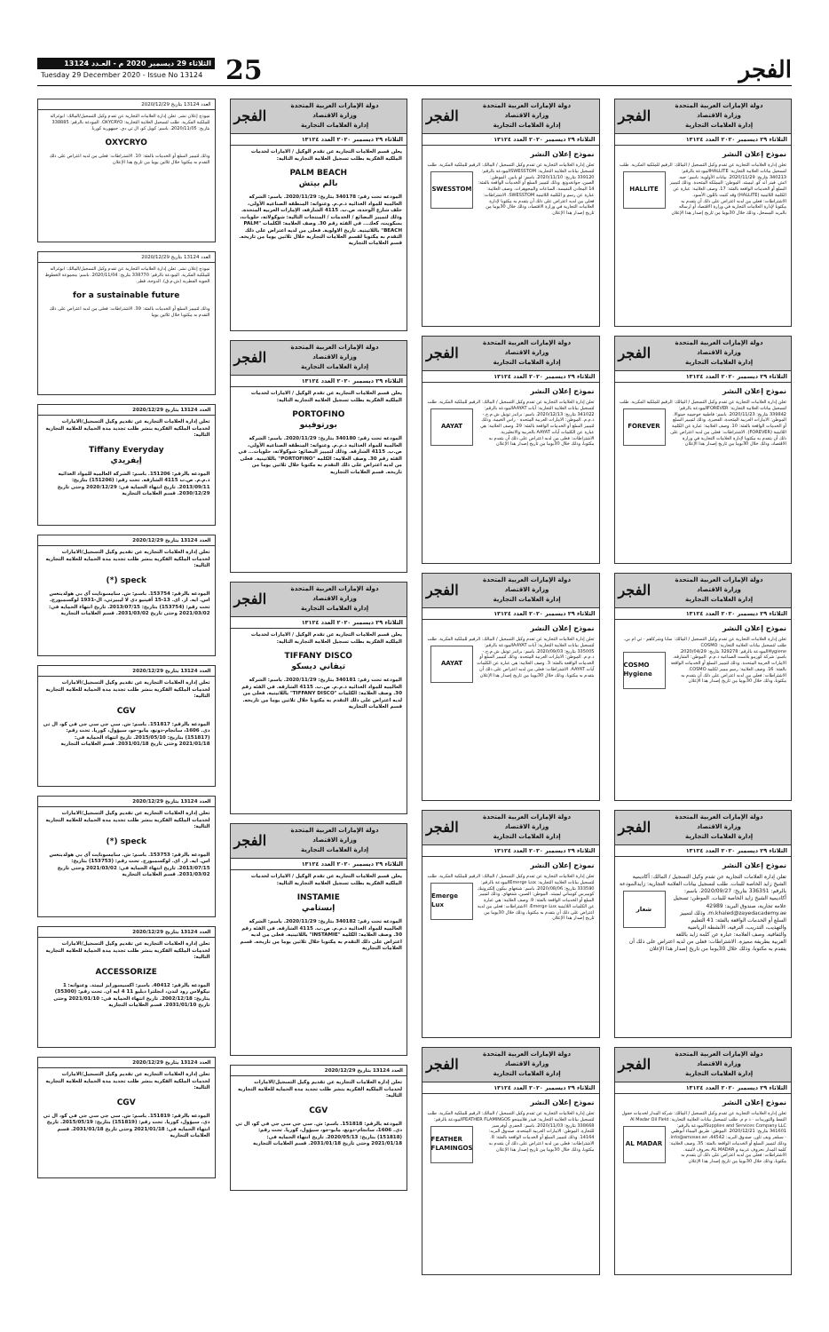الثلاثاء 29 ديسمبر 2020 م - العـدد 13124
Tuesday 29 December 2020 - Issue No 13124
25
الفجر
دولة الإمارات العربية المتحدة
وزارة الاقتصاد
إدارة العلامات التجارية
الفجر
الثلاثاء ٢٩ ديسمبر ٢٠٢٠ العدد ١٣١٢٤
نموذج إعلان النشر
تعلن إدارة العلامات التجارية عن تقدم وكيل التسجيل / المالك: الرقيم للملكية الفكرية. طلب لتسجيل بيانات العلامة التجارية: HALLITE
HALLITE
المودعة بالرقم: 340213 بتاريخ: 2020/11/29. بيانات الأولوية: باسم: جيه. اتش. فينر آند كو. ليميتد. الموطن: المملكة المتحدة. وذلك لتمييز السلع أو الخدمات الواقعة بالفئة: 17. وصف العلامة: عبارة عن الكلمة اللاتينية (HALLITE) وقد كتبت باللون الأسود. الاشتراطات: فعلى من لديه اعتراض على ذلك أن يتقدم به مكتوبا لإدارة العلامات التجارية في وزارة الاقتصاد أو ارساله بالبريد المسجل، وذلك خلال 30يوما من تاريخ إصدار هذا الإعلان
دولة الإمارات العربية المتحدة
وزارة الاقتصاد
إدارة العلامات التجارية
الفجر
الثلاثاء ٢٩ ديسمبر ٢٠٢٠ العدد ١٣١٢٤
نموذج إعلان النشر
تعلن إدارة العلامات التجارية عن تقدم وكيل التسجيل / المالك: الرقيم للملكية الفكرية. طلب لتسجيل بيانات العلامة التجارية: FOREVER
FOREVER
المودعة بالرقم: 339842 بتاريخ: 2020/11/23. باسم: فاطمة خوجيمه جينوالا. الموطن: الامارات العربية المتحدة، الفجيرة. وذلك لتمييز السلع أو الخدمات الواقعة بالفئة: 10. وصف العلامة: عبارة عن الكلمة اللاتينية (FOREVER). الاشتراطات: فعلى من لديه اعتراض على ذلك أن يتقدم به مكتوبا لإدارة العلامات التجارية في وزارة الاقتصاد، وذلك خلال 30يوما من تاريخ إصدار هذا الإعلان
دولة الإمارات العربية المتحدة
وزارة الاقتصاد
إدارة العلامات التجارية
الفجر
الثلاثاء ٢٩ ديسمبر ٢٠٢٠ العدد ١٣١٢٤
نموذج إعلان النشر
تعلن إدارة العلامات التجارية عن تقدم وكيل التسجيل / المالك: سابا وشركاهم - تي ام بي. طلب لتسجيل بيانات العلامة التجارية: COSMO Hygiene
COSMO Hygiene
المودعة بالرقم: 329278 بتاريخ: 2020/04/29. باسم: شركة كوزمو بلاست الصناعية ذ.م.م. الموطن: الشارقة، الامارات العربية المتحدة. وذلك لتمييز السلع أو الخدمات الواقعة بالفئة: 16. وصف العلامة: رسم مميز لكلمة COSMO. الاشتراطات: فعلى من لديه اعتراض على ذلك أن يتقدم به مكتوبا، وذلك خلال 30يوما من تاريخ إصدار هذا الإعلان
دولة الإمارات العربية المتحدة
وزارة الاقتصاد
إدارة العلامات التجارية
الفجر
الثلاثاء ٢٩ ديسمبر ٢٠٢٠ العدد ١٣١٢٤
نموذج إعلان النشر
تعلن إدارة العلامات التجارية عن تقدم وكيل التسجيل / المالك: أكاديمية الشيخ زايد الخاصة للبنات. طلب لتسجيل بيانات العلامة التجارية: زايد
شعار
المودعة بالرقم: 336351 بتاريخ: 2020/09/27. باسم: أكاديمية الشيخ زايد الخاصة للبنات. الموطن: تسجيل علامه تجارية، صندوق البريد: 42989 m.khaled@zayedacademy.ae. وذلك لتمييز السلع أو الخدمات الواقعة بالفئة: 41 التعليم والتهذيب، التدريب، الترفيه، الأنشطة الرياضية والثقافية. وصف العلامة: عبارة عن كلمة زايد باللغة العربية بطريقة مميزة. الاشتراطات: فعلى من لديه اعتراض على ذلك أن يتقدم به مكتوبا، وذلك خلال 30يوما من تاريخ إصدار هذا الإعلان
دولة الإمارات العربية المتحدة
وزارة الاقتصاد
إدارة العلامات التجارية
الفجر
الثلاثاء ٢٩ ديسمبر ٢٠٢٠ العدد ١٣١٢٤
نموذج إعلان النشر
تعلن إدارة العلامات التجارية عن تقدم وكيل التسجيل / المالك: شركة المدار لخدمات حقول النفط والتوريدات - ذ م م. طلب لتسجيل بيانات العلامة التجارية: Al Madar Oil Field Supplies and Services Company LLC
AL MADAR
المودعة بالرقم: 341601 بتاريخ: 2020/12/21. الموطن: طريق الميناء أبوظبي - سيلفر ويف تاور، صندوق البريد: 44542، info@amosas.ae. وذلك لتمييز السلع أو الخدمات الواقعة بالفئة: 35. وصف العلامة: كلمة المدار بحروف عربية و AL MADAR بحروف لاتينية. الاشتراطات: فعلى من لديه اعتراض على ذلك أن يتقدم به مكتوبا، وذلك خلال 30يوما من تاريخ إصدار هذا الإعلان
دولة الإمارات العربية المتحدة
وزارة الاقتصاد
إدارة العلامات التجارية
الفجر
الثلاثاء ٢٩ ديسمبر ٢٠٢٠ العدد ١٣١٢٤
نموذج إعلان النشر
تعلن إدارة العلامات التجارية عن تقدم وكيل التسجيل / المالك: الرقيم للملكية الفكرية. طلب لتسجيل بيانات العلامة التجارية: SWESSTOM
SWESSTOM
المودعة بالرقم: 339120 بتاريخ: 2020/11/10. باسم: لو يابين. الموطن: الصين، جوانغدونغ. وذلك لتمييز السلع أو الخدمات الواقعة بالفئة: 14 المعادن النفيسة، الساعات والمجوهرات. وصف العلامة: عبارة عن رسم و الكلمة اللاتينية SWESSTOM. الاشتراطات: فعلى من لديه اعتراض على ذلك أن يتقدم به مكتوبا لإدارة العلامات التجارية في وزارة الاقتصاد، وذلك خلال 30يوما من تاريخ إصدار هذا الإعلان
دولة الإمارات العربية المتحدة
وزارة الاقتصاد
إدارة العلامات التجارية
الفجر
الثلاثاء ٢٩ ديسمبر ٢٠٢٠ العدد ١٣١٢٤
نموذج إعلان النشر
تعلن إدارة العلامات التجارية عن تقدم وكيل التسجيل / المالك: الرقيم للملكية الفكرية. طلب لتسجيل بيانات العلامة التجارية: آيات AAYAT
AAYAT
المودعة بالرقم: 341022 بتاريخ: 2020/12/13. باسم: براندز تونيل ش.م.ح.-ذ.م.م. الموطن: الامارات العربية المتحدة - راس الخيمة. وذلك لتمييز السلع أو الخدمات الواقعة بالفئة: 29. وصف العلامة: هي عبارة عن الكلمات آيات AAYAT بالعربية والانجليزية. الاشتراطات: فعلى من لديه اعتراض على ذلك أن يتقدم به مكتوبا، وذلك خلال 30يوما من تاريخ إصدار هذا الإعلان
دولة الإمارات العربية المتحدة
وزارة الاقتصاد
إدارة العلامات التجارية
الفجر
الثلاثاء ٢٩ ديسمبر ٢٠٢٠ العدد ١٣١٢٤
نموذج إعلان النشر
تعلن إدارة العلامات التجارية عن تقدم وكيل التسجيل / المالك: الرقيم للملكية الفكرية. طلب لتسجيل بيانات العلامة التجارية: آيات AAYAT
AAYAT
المودعة بالرقم: 335005 بتاريخ: 2020/09/03. باسم: براندز تونيل ش.م.ح.-ذ.م.م. الموطن: الامارات العربية المتحدة. وذلك لتمييز السلع أو الخدمات الواقعة بالفئة: 3. وصف العلامة: هي عبارة عن الكلمات آيات AAYAT. الاشتراطات: فعلى من لديه اعتراض على ذلك أن يتقدم به مكتوبا، وذلك خلال 30يوما من تاريخ إصدار هذا الإعلان
دولة الإمارات العربية المتحدة
وزارة الاقتصاد
إدارة العلامات التجارية
الفجر
الثلاثاء ٢٩ ديسمبر ٢٠٢٠ العدد ١٣١٢٤
نموذج إعلان النشر
تعلن إدارة العلامات التجارية عن تقدم وكيل التسجيل / المالك: الرقيم للملكية الفكرية. طلب لتسجيل بيانات العلامة التجارية: Emerge Lux
Emerge Lux
المودعة بالرقم: 333590 بتاريخ: 2020/08/06. باسم: شنغهاي بيكون إلكترونيك كوميرس كومباني ليميتد. الموطن: الصين، شنغهاي. وذلك لتمييز السلع أو الخدمات الواقعة بالفئة: 9. وصف العلامة: هي عبارة عن الكلمات اللاتينية Emerge Lux. الاشتراطات: فعلى من لديه اعتراض على ذلك أن يتقدم به مكتوبا، وذلك خلال 30يوما من تاريخ إصدار هذا الإعلان
دولة الإمارات العربية المتحدة
وزارة الاقتصاد
إدارة العلامات التجارية
الفجر
الثلاثاء ٢٩ ديسمبر ٢٠٢٠ العدد ١٣١٢٤
نموذج إعلان النشر
تعلن إدارة العلامات التجارية عن تقدم وكيل التسجيل / المالك: الرقيم للملكية الفكرية. طلب لتسجيل بيانات العلامة التجارية: فيذر فلامينجو FEATHER FLAMINGOS
FEATHER FLAMINGOS
المودعة بالرقم: 338668 بتاريخ: 2020/11/03. باسم: الجفري أوفرسيز للتجارة. الموطن: الامارات العربية المتحدة، صندوق البريد: 14164. وذلك لتمييز السلع أو الخدمات الواقعة بالفئة: 8. الاشتراطات: فعلى من لديه اعتراض على ذلك أن يتقدم به مكتوبا، وذلك خلال 30يوما من تاريخ إصدار هذا الإعلان
دولة الإمارات العربية المتحدة
وزارة الاقتصاد
إدارة العلامات التجارية
الفجر
الثلاثاء ٢٩ ديسمبر ٢٠٢٠ العدد ١٣١٢٤
يعلن قسم العلامات التجارية عن تقدم الوكيل / الامارات لخدمات الملكية الفكرية بطلب تسجيل العلامة التجارية التالية:
PALM BEACH
بالم بيتش
المودعة تحت رقم: 340178 بتاريخ: 2020/11/29. باسم: الشركة العالمية للمواد الغذائية ذ.م.م. وعنوانه: المنطقة الصناعية الأولى، خلف شارع الوحدة، ص.ب. 4115 الشارقة، الإمارات العربية المتحدة. وذلك لتمييز البضائع / الخدمات / المنتجات التالية: شوكولاتة، حلويات، بسكويت، كعك... في الفئة رقم 30. وصف العلامة: الكلمات "PALM BEACH" باللاتينية. تاريخ الاولوية. فعلى من لديه اعتراض على ذلك التقدم به مكتوبا لقسم العلامات التجارية خلال ثلاثين يوما من تاريخه. قسم العلامات التجارية
دولة الإمارات العربية المتحدة
وزارة الاقتصاد
إدارة العلامات التجارية
الفجر
الثلاثاء ٢٩ ديسمبر ٢٠٢٠ العدد ١٣١٢٤
يعلن قسم العلامات التجارية عن تقدم الوكيل / الامارات لخدمات الملكية الفكرية بطلب تسجيل العلامة التجارية التالية:
PORTOFINO
بورتوفينو
المودعة تحت رقم: 340180 بتاريخ: 2020/11/29. باسم: الشركة العالمية للمواد الغذائية ذ.م.م. وعنوانه: المنطقة الصناعية الأولى، ص.ب. 4115 الشارقة. وذلك لتمييز البضائع: شوكولاتة، حلويات... في الفئة رقم 30. وصف العلامة: الكلمة "PORTOFINO" باللاتينية. فعلى من لديه اعتراض على ذلك التقدم به مكتوبا خلال ثلاثين يوما من تاريخه. قسم العلامات التجارية
دولة الإمارات العربية المتحدة
وزارة الاقتصاد
إدارة العلامات التجارية
الفجر
الثلاثاء ٢٩ ديسمبر ٢٠٢٠ العدد ١٣١٢٤
يعلن قسم العلامات التجارية عن تقدم الوكيل / الامارات لخدمات الملكية الفكرية بطلب تسجيل العلامة التجارية التالية:
TIFFANY DISCO
تيفاني ديسكو
المودعة تحت رقم: 340181 بتاريخ: 2020/11/29. باسم: الشركة العالمية للمواد الغذائية ذ.م.م. ص.ب. 4115 الشارقة. في الفئة رقم 30. وصف العلامة: الكلمات "TIFFANY DISCO" باللاتينية. فعلى من لديه اعتراض على ذلك التقدم به مكتوبا خلال ثلاثين يوما من تاريخه. قسم العلامات التجارية
دولة الإمارات العربية المتحدة
وزارة الاقتصاد
إدارة العلامات التجارية
الفجر
الثلاثاء ٢٩ ديسمبر ٢٠٢٠ العدد ١٣١٢٤
يعلن قسم العلامات التجارية عن تقدم الوكيل / الامارات لخدمات الملكية الفكرية بطلب تسجيل العلامة التجارية التالية:
INSTAMIE
إنستامي
المودعة تحت رقم: 340182 بتاريخ: 2020/11/29. باسم: الشركة العالمية للمواد الغذائية ذ.م.م. ص.ب. 4115 الشارقة. في الفئة رقم 30. وصف العلامة: الكلمة "INSTAMIE" باللاتينية. فعلى من لديه اعتراض على ذلك التقدم به مكتوبا خلال ثلاثين يوما من تاريخه. قسم العلامات التجارية
العدد 13124 بتاريخ 2020/12/29
تعلن إدارة العلامات التجارية عن تقديم وكيل التسجيل/الامارات لخدمات الملكية الفكرية بنشر طلب تجديد مدة الحماية للعلامة التجارية التالية:
CGV
المودعة بالرقم: 151818. باسم: ش. سي جي سي جي في كو، ال تي دي. 1606، سانجام-دونغ، مابو-جو، سيؤول، كوريا. تحت رقم: (151818) بتاريخ: 2020/05/13. تاريخ انتهاء الحماية في: 2021/01/18 وحتى تاريخ 2031/01/18. قسم العلامات التجارية
العدد 13124 بتاريخ 2020/12/29
نموذج إعلان نشر. تعلن إدارة العلامات التجارية عن تقدم وكيل التسجيل/المالك: ابوغزاله للملكية الفكرية. طلب لتسجيل العلامة التجارية: OXYCRYO. المودعة بالرقم: 338885 بتاريخ: 2020/11/05. باسم: كويل كو، ال تي دي. جمهورية كوريا.
OXYCRYO
وذلك لتمييز السلع أو الخدمات بالفئة: 10. الاشتراطات: فعلى من لديه اعتراض على ذلك التقدم به مكتوبا خلال ثلاثين يوما من تاريخ هذا الإعلان
العدد 13124 بتاريخ 2020/12/29
نموذج إعلان نشر. تعلن إدارة العلامات التجارية عن تقدم وكيل التسجيل/المالك: ابوغزاله للملكية الفكرية. المودعة بالرقم: 338770 بتاريخ: 2020/11/04. باسم: مجموعة الخطوط الجوية القطرية (ش.م.ق). الدوحة، قطر.
for a sustainable future
وذلك لتمييز السلع أو الخدمات بالفئة: 39. الاشتراطات: فعلى من لديه اعتراض على ذلك التقدم به مكتوبا خلال ثلاثين يوما
العدد 13124 بتاريخ 2020/12/29
تعلن إدارة العلامات التجارية عن تقديم وكيل التسجيل/الامارات لخدمات الملكية الفكرية بنشر طلب تجديد مدة الحماية للعلامة التجارية التالية:
Tiffany Everyday
إيفريدي
المودعة بالرقم: 151206. باسم: الشركة العالمية للمواد الغذائية ذ.م.م. ص.ب 4115 الشارقة. تحت رقم: (151206) بتاريخ: 2013/09/11. تاريخ انتهاء الحماية في: 2020/12/29 وحتى تاريخ 2030/12/29. قسم العلامات التجارية
العدد 13124 بتاريخ 2020/12/29
تعلن إدارة العلامات التجارية عن تقديم وكيل التسجيل/الامارات لخدمات الملكية الفكرية بنشر طلب تجديد مدة الحماية للعلامة التجارية التالية:
(*) speck
المودعة بالرقم: 153754. باسم: ش. سامسونايت آي بي هولدينغس اس. ايه. ار. اي. 13-15 أفينيو دي لا ليبيرتي، ال-1931 لوكسمبورج. تحت رقم: (153754) بتاريخ: 2013/07/15. تاريخ انتهاء الحماية في: 2021/03/02 وحتى تاريخ 2031/03/02. قسم العلامات التجارية
العدد 13124 بتاريخ 2020/12/29
تعلن إدارة العلامات التجارية عن تقديم وكيل التسجيل/الامارات لخدمات الملكية الفكرية بنشر طلب تجديد مدة الحماية للعلامة التجارية التالية:
CGV
المودعة بالرقم: 151817. باسم: ش. سي جي سي جي في كو، ال تي دي. 1606، سانجام-دونغ، مابو-جو، سيؤول، كوريا. تحت رقم: (151817) بتاريخ: 2015/05/10. تاريخ انتهاء الحماية في: 2021/01/18 وحتى تاريخ 2031/01/18. قسم العلامات التجارية
العدد 13124 بتاريخ 2020/12/29
تعلن إدارة العلامات التجارية عن تقديم وكيل التسجيل/الامارات لخدمات الملكية الفكرية بنشر طلب تجديد مدة الحماية للعلامة التجارية التالية:
(*) speck
المودعة بالرقم: 153753. باسم: ش. سامسونايت آي بي هولدينغس اس. ايه. ار. اي. لوكسمبورج. تحت رقم: (153753) بتاريخ: 2013/07/15. تاريخ انتهاء الحماية في: 2021/03/02 وحتى تاريخ 2031/03/02. قسم العلامات التجارية
العدد 13124 بتاريخ 2020/12/29
تعلن إدارة العلامات التجارية عن تقديم وكيل التسجيل/الامارات لخدمات الملكية الفكرية بنشر طلب تجديد مدة الحماية للعلامة التجارية التالية:
ACCESSORIZE
المودعة بالرقم: 40412. باسم: اكسيسورايز ليمتد. وعنوانه: 1 نيكولاس رود لندن، انجلترا دبليو 11 4 ايه ان. تحت رقم: (35300) بتاريخ: 2002/12/18. تاريخ انتهاء الحماية في: 2021/01/10 وحتى تاريخ 2031/01/10. قسم العلامات التجارية
العدد 13124 بتاريخ 2020/12/29
تعلن إدارة العلامات التجارية عن تقديم وكيل التسجيل/الامارات لخدمات الملكية الفكرية بنشر طلب تجديد مدة الحماية للعلامة التجارية التالية:
CGV
المودعة بالرقم: 151819. باسم: ش. سي جي سي جي في كو، ال تي دي. سيؤول، كوريا. تحت رقم: (151819) بتاريخ: 2015/05/19. تاريخ انتهاء الحماية في: 2021/01/18 وحتى تاريخ 2031/01/18. قسم العلامات التجارية